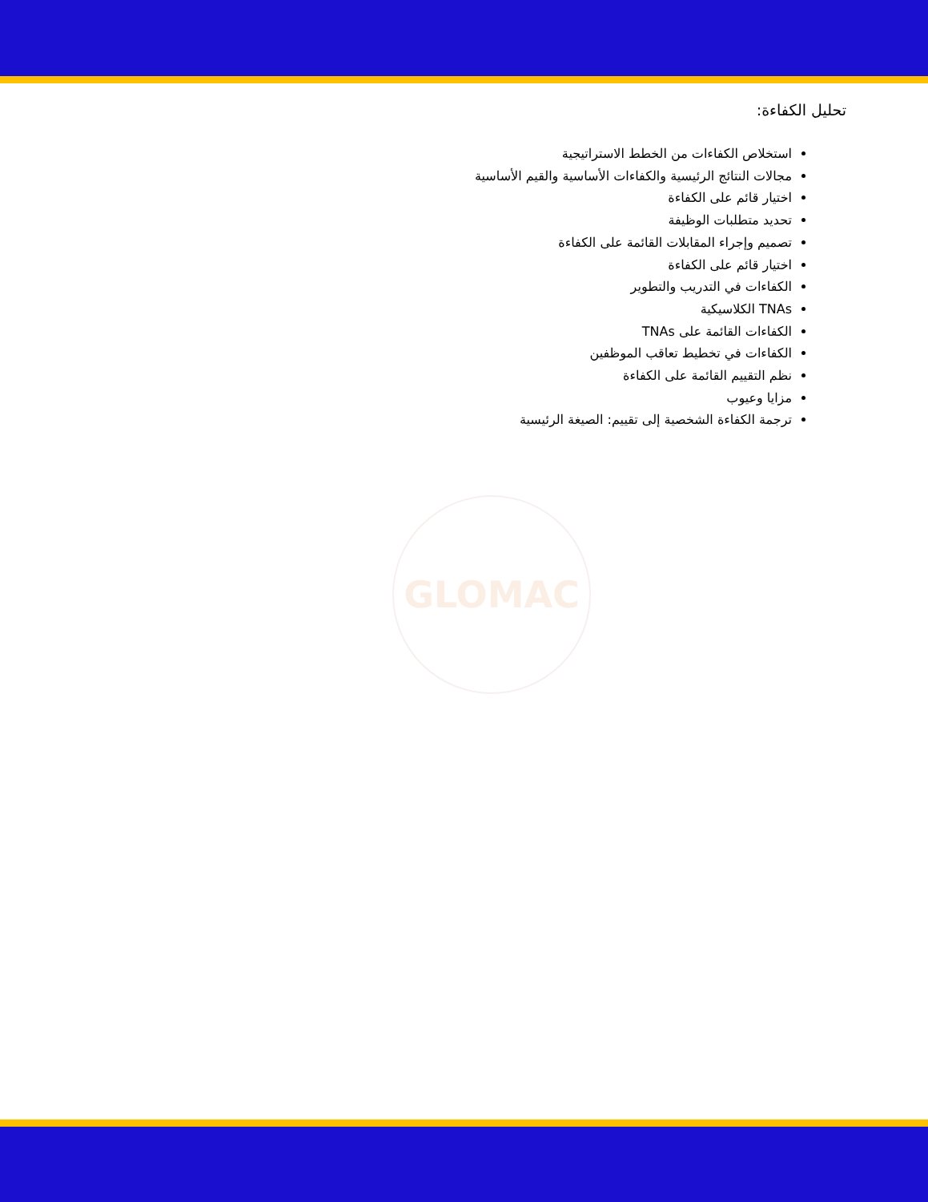تحليل الكفاءة:
استخلاص الكفاءات من الخطط الاستراتيجية
مجالات النتائج الرئيسية والكفاءات الأساسية والقيم الأساسية
اختيار قائم على الكفاءة
تحديد متطلبات الوظيفة
تصميم وإجراء المقابلات القائمة على الكفاءة
اختيار قائم على الكفاءة
الكفاءات في التدريب والتطوير
TNAs الكلاسيكية
الكفاءات القائمة على TNAs
الكفاءات في تخطيط تعاقب الموظفين
نظم التقييم القائمة على الكفاءة
مزايا وعيوب
ترجمة الكفاءة الشخصية إلى تقييم: الصيغة الرئيسية
GLOMAC